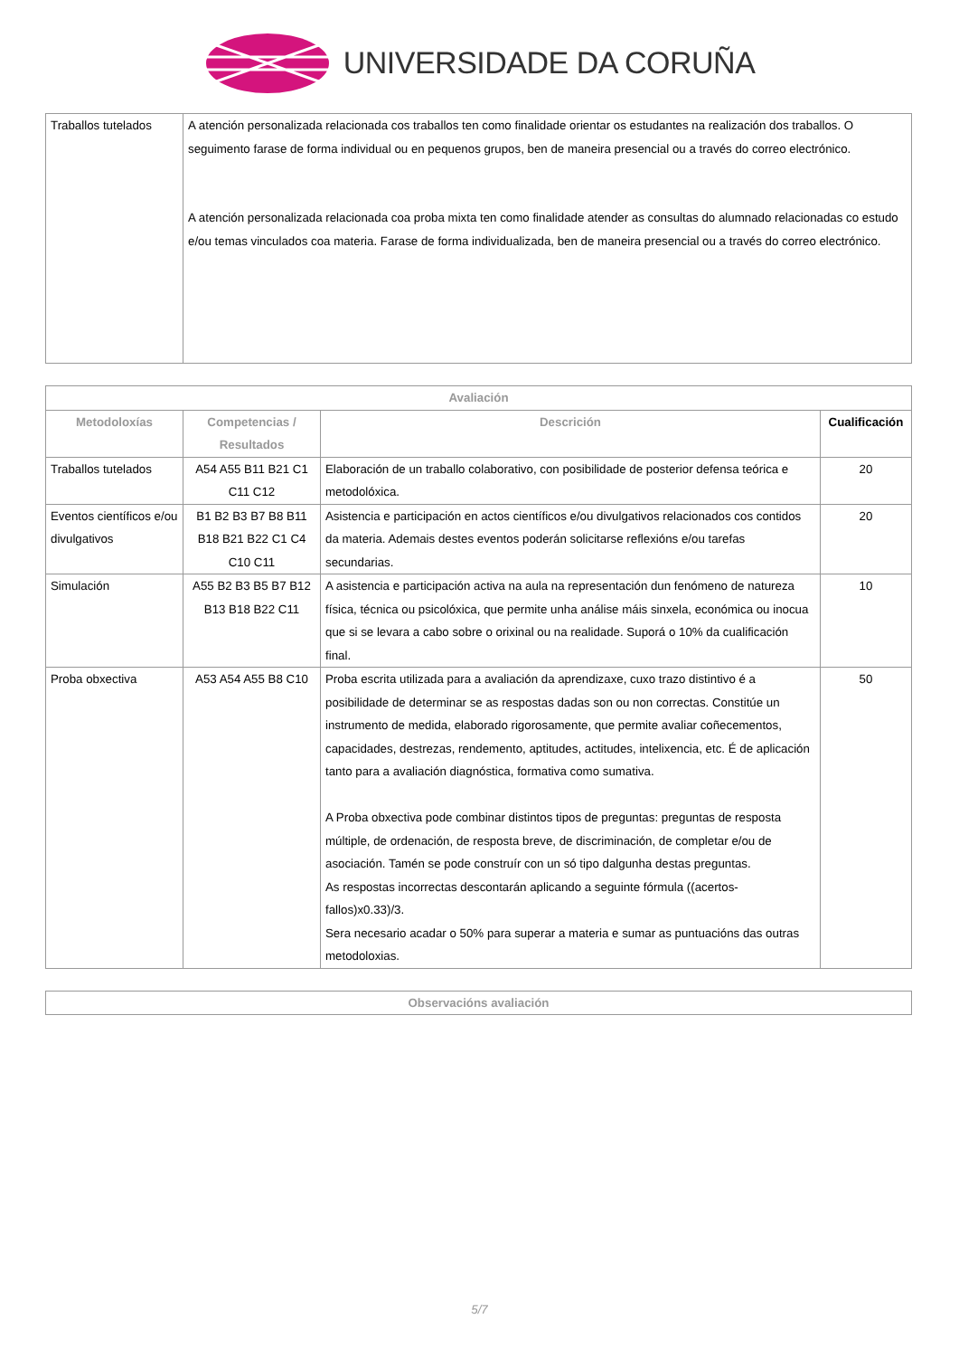UNIVERSIDADE DA CORUÑA
| Traballos tutelados | A atención personalizada relacionada cos traballos ten como finalidade orientar os estudantes na realización dos traballos. O seguimento farase de forma individual ou en pequenos grupos, ben de maneira presencial ou a través do correo electrónico. A atención personalizada relacionada coa proba mixta ten como finalidade atender as consultas do alumnado relacionadas co estudo e/ou temas vinculados coa materia. Farase de forma individualizada, ben de maneira presencial ou a través do correo electrónico. |
| Avaliación | | | |
| --- | --- | --- | --- |
| Metodoloxías | Competencias / Resultados | Descrición | Cualificación |
| Traballos tutelados | A54 A55 B11 B21 C1 C11 C12 | Elaboración de un traballo colaborativo, con posibilidade de posterior defensa teórica e metodolóxica. | 20 |
| Eventos científicos e/ou divulgativos | B1 B2 B3 B7 B8 B11 B18 B21 B22 C1 C4 C10 C11 | Asistencia e participación en actos científicos e/ou divulgativos relacionados cos contidos da materia. Ademais destes eventos poderán solicitarse reflexións e/ou tarefas secundarias. | 20 |
| Simulación | A55 B2 B3 B5 B7 B12 B13 B18 B22 C11 | A asistencia e participación activa na aula na representación dun fenómeno de natureza física, técnica ou psicolóxica, que permite unha análise máis sinxela, económica ou inocua que si se levara a cabo sobre o orixinal ou na realidade. Suporá o 10% da cualificación final. | 10 |
| Proba obxectiva | A53 A54 A55 B8 C10 | Proba escrita utilizada para a avaliación da aprendizaxe, cuxo trazo distintivo é a posibilidade de determinar se as respostas dadas son ou non correctas. Constitúe un instrumento de medida, elaborado rigorosamente, que permite avaliar coñecementos, capacidades, destrezas, rendemento, aptitudes, actitudes, intelixencia, etc. É de aplicación tanto para a avaliación diagnóstica, formativa como sumativa. A Proba obxectiva pode combinar distintos tipos de preguntas: preguntas de resposta múltiple, de ordenación, de resposta breve, de discriminación, de completar e/ou de asociación. Tamén se pode construír con un só tipo dalgunha destas preguntas. As respostas incorrectas descontarán aplicando a seguinte fórmula ((acertos-fallos)x0.33)/3. Sera necesario acadar o 50% para superar a materia e sumar as puntuacións das outras metodoloxias. | 50 |
| Observacións avaliación |
| --- |
5/7